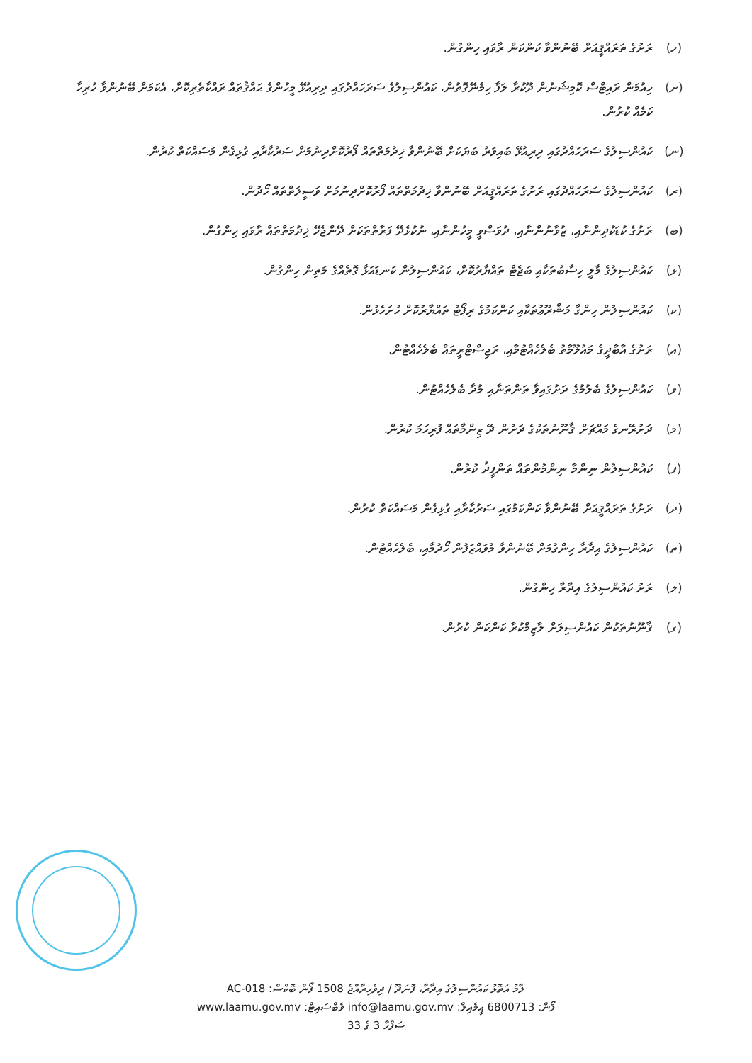(ހ) ރަށުގެ ތަރައްޤީއަށް ބޭނުންވާ ކަންކަން ރާވައި ހިންގުން.
(ށ) ހިއުމަން ރައިޓްސް ކޮމިޝަނުން ދޫކުރާ ލަފާ ހިމެނޭގޮތުން، ކައުންސިލުގެ ސަރަހައްދުގައި ދިރިއުޅޭ މީހުންގެ ޙައްޤުތައް ރައްކާތެރިކޮށް، އެކަމަށް ބޭނުންވާ ހުރިހާ ކަމެއް ކުރުން.
(ނ) ކައުންސިލުގެ ސަރަހައްދުގައި ދިރިއުޅޭ ބައިވަރު ބަޔަކަށް ބޭނުންވާ ޚިދުމަތްތައް ފޯރުކޮށްދިނުމަށް ސަރުކާރާއި ގުޅިގެން މަސައްކަތް ކުރުން.
(ރ) ކައުންސިލުގެ ސަރަހައްދުގައި ރަށުގެ ތަރައްޤީއަށް ބޭނުންވާ ޚިދުމަތްތައް ފޯރުކޮށްދިނުމަށް ވަސީލަތްތައް ހޯދުން.
(ބ) ރަށުގެ ކުޑަކުދިންނާއި، ޒުވާނުންނާއި، ދުވަސްވީ މީހުންނާއި، ނުކުޅެދޭ ފަރާތްތަކަށް ދޭންޖެހޭ ޚިދުމަތްތައް ރާވައި ހިންގުން.
(ޅ) ކައުންސިލުގެ މާލީ ހިސާބުތަކާއި ބަޖެޓް ތައްޔާރުކޮށް، ކައުންސިލުން ކަނޑައަޅާ ގޮތެއްގެ މަތިން ހިންގުން.
(ކ) ކައުންސިލުން ހިންގާ މަޝްރޫޢުތަކާއި ކަންކަމުގެ ރިޕޯޓު ތައްޔާރުކޮށް ހުށަހެޅުން.
(އ) ރަށުގެ އާބާދީގެ މައުލޫމާތު ބެލެހެއްޓުމާއި، ރަޖިސްޓްރީތައް ބެލެހެއްޓުން.
(ވ) ކައުންސިލުގެ ބެލުމުގެ ދަށުގައިވާ ތަންތަނާއި މުދާ ބެލެހެއްޓުން.
(މ) ދަށުރޭނގެ މައްޗަށް ޤާނޫނުތަކުގެ ދަށުން ދޭ ޒިންމާތައް ފުރިހަމަ ކުރުން.
(ފ) ކައުންސިލުން ނިންމާ ނިންމުންތައް ތަންފީޛު ކުރުން.
(ދ) ރަށުގެ ތަރައްޤީއަށް ބޭނުންވާ ކަންކަމުގައި ސަރުކާރާއި ގުޅިގެން މަސައްކަތް ކުރުން.
(ތ) ކައުންސިލުގެ އިދާރާ ހިންގުމަށް ބޭނުންވާ މުވައްޒަފުން ހޯދުމާއި، ބެލެހެއްޓުން.
(ލ) ރަށު ކައުންސިލުގެ އިދާރާ ހިންގުން.
(ގ) ޤާނޫނުތަކުން ކައުންސިލަށް ލާޒިމްކުރާ ކަންކަން ކުރުން.
ލާމު އަތޮޅު ކައުންސިލުގެ އިދާރާ، ފޮނަދޫ / ދިވެހިރާއްޖެ 1508 ފޯން ބޮކްސް: AC-018
ފޯން: 6800713 އީމެއިލް: info@laamu.gov.mv ވެބްސައިޓް: www.laamu.gov.mv
ސަފްހާ 3 ގެ 33